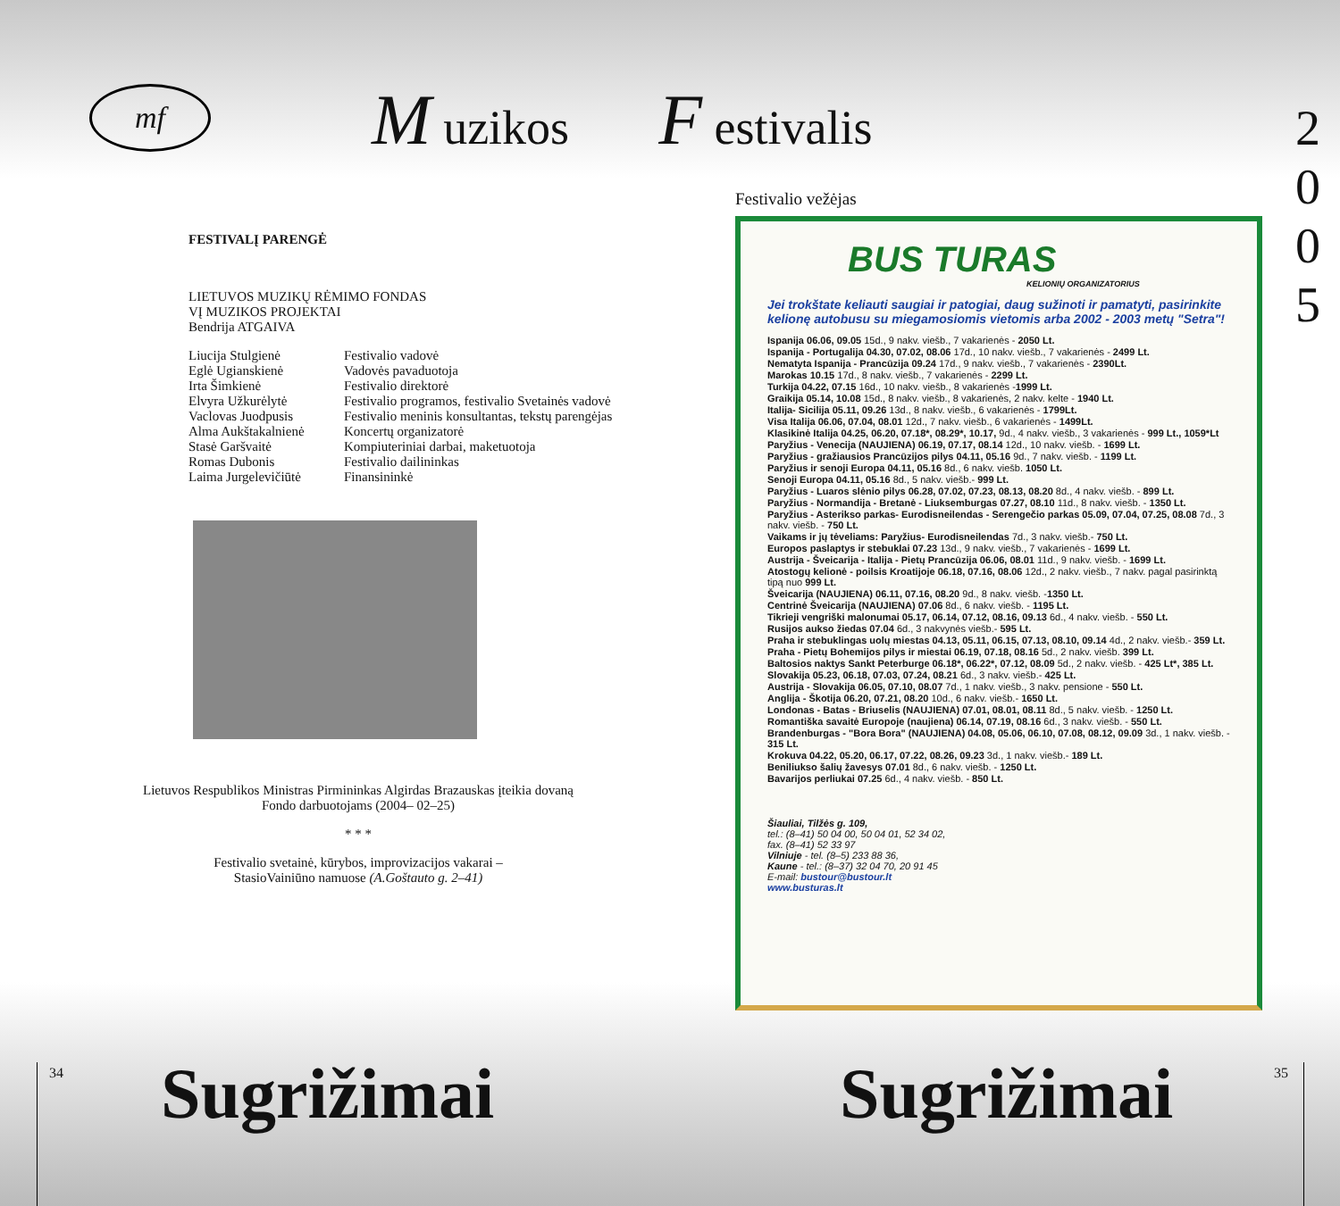mf
M uzikos
F estivalis
2
0
0
5
FESTIVALĮ PARENGĖ
LIETUVOS MUZIKŲ RĖMIMO FONDAS
VĮ MUZIKOS PROJEKTAI
Bendrija ATGAIVA
| Liucija Stulgienė | Festivalio vadovė |
| Eglė Ugianskienė | Vadovės pavaduotoja |
| Irta Šimkienė | Festivalio direktorė |
| Elvyra Užkurėlytė | Festivalio programos, festivalio Svetainės vadovė |
| Vaclovas Juodpusis | Festivalio meninis konsultantas, tekstų parengėjas |
| Alma Aukštakalnienė | Koncertų organizatorė |
| Stasė Garšvaitė | Kompiuteriniai darbai, maketuotoja |
| Romas Dubonis | Festivalio dailininkas |
| Laima Jurgelevičiūtė | Finansininkė |
Lietuvos Respublikos Ministras Pirmininkas Algirdas Brazauskas įteikia dovaną Fondo darbuotojams (2004– 02–25)
* * *
Festivalio svetainė, kūrybos, improvizacijos vakarai –
StasioVainiūno namuose (A.Goštauto g. 2–41)
Festivalio vežėjas
BUS TURAS
KELIONIŲ ORGANIZATORIUS
Jei trokštate keliauti saugiai ir patogiai, daug sužinoti ir pamatyti, pasirinkite kelionę autobusu su miegamosiomis vietomis arba 2002 - 2003 metų "Setra"!
Ispanija 06.06, 09.05 15d., 9 nakv. viešb., 7 vakarienės - 2050 Lt.
Ispanija - Portugalija 04.30, 07.02, 08.06 17d., 10 nakv. viešb., 7 vakarienės - 2499 Lt.
Nematyta Ispanija - Prancūzija 09.24 17d., 9 nakv. viešb., 7 vakarienės - 2390Lt.
Marokas 10.15 17d., 8 nakv. viešb., 7 vakarienės - 2299 Lt.
Turkija 04.22, 07.15 16d., 10 nakv. viešb., 8 vakarienės -1999 Lt.
Graikija 05.14, 10.08 15d., 8 nakv. viešb., 8 vakarienės, 2 nakv. kelte - 1940 Lt.
Italija- Sicilija 05.11, 09.26 13d., 8 nakv. viešb., 6 vakarienės - 1799Lt.
Visa Italija 06.06, 07.04, 08.01 12d., 7 nakv. viešb., 6 vakarienės - 1499Lt.
Klasikinė Italija 04.25, 06.20, 07.18*, 08.29*, 10.17, 9d., 4 nakv. viešb., 3 vakarienės - 999 Lt., 1059*Lt
Paryžius - Venecija (NAUJIENA) 06.19, 07.17, 08.14 12d., 10 nakv. viešb. - 1699 Lt.
Paryžius - gražiausios Prancūzijos pilys 04.11, 05.16 9d., 7 nakv. viešb. - 1199 Lt.
Paryžius ir senoji Europa 04.11, 05.16 8d., 6 nakv. viešb. 1050 Lt.
Senoji Europa 04.11, 05.16 8d., 5 nakv. viešb.- 999 Lt.
Paryžius - Luaros slėnio pilys 06.28, 07.02, 07.23, 08.13, 08.20 8d., 4 nakv. viešb. - 899 Lt.
Paryžius - Normandija - Bretanė - Liuksemburgas 07.27, 08.10 11d., 8 nakv. viešb. - 1350 Lt.
Paryžius - Asterikso parkas- Eurodisneilendas - Serengečio parkas 05.09, 07.04, 07.25, 08.08 7d., 3 nakv. viešb. - 750 Lt.
Vaikams ir jų tėveliams: Paryžius- Eurodisneilendas 7d., 3 nakv. viešb.- 750 Lt.
Europos paslaptys ir stebuklai 07.23 13d., 9 nakv. viešb., 7 vakarienės - 1699 Lt.
Austrija - Šveicarija - Italija - Pietų Prancūzija 06.06, 08.01 11d., 9 nakv. viešb. - 1699 Lt.
Atostogų kelionė - poilsis Kroatijoje 06.18, 07.16, 08.06 12d., 2 nakv. viešb., 7 nakv. pagal pasirinktą tipą nuo 999 Lt.
Šveicarija (NAUJIENA) 06.11, 07.16, 08.20 9d., 8 nakv. viešb. -1350 Lt.
Centrinė Šveicarija (NAUJIENA) 07.06 8d., 6 nakv. viešb. - 1195 Lt.
Tikrieji vengriški malonumai 05.17, 06.14, 07.12, 08.16, 09.13 6d., 4 nakv. viešb. - 550 Lt.
Rusijos aukso žiedas 07.04 6d., 3 nakvynės viešb.- 595 Lt.
Praha ir stebuklingas uolų miestas 04.13, 05.11, 06.15, 07.13, 08.10, 09.14 4d., 2 nakv. viešb.- 359 Lt.
Praha - Pietų Bohemijos pilys ir miestai 06.19, 07.18, 08.16 5d., 2 nakv. viešb. 399 Lt.
Baltosios naktys Sankt Peterburge 06.18*, 06.22*, 07.12, 08.09 5d., 2 nakv. viešb. - 425 Lt*, 385 Lt.
Slovakija 05.23, 06.18, 07.03, 07.24, 08.21 6d., 3 nakv. viešb.- 425 Lt.
Austrija - Slovakija 06.05, 07.10, 08.07 7d., 1 nakv. viešb., 3 nakv. pensione - 550 Lt.
Anglija - Škotija 06.20, 07.21, 08.20 10d., 6 nakv. viešb.- 1650 Lt.
Londonas - Batas - Briuselis (NAUJIENA) 07.01, 08.01, 08.11 8d., 5 nakv. viešb. - 1250 Lt.
Romantiška savaitė Europoje (naujiena) 06.14, 07.19, 08.16 6d., 3 nakv. viešb. - 550 Lt.
Brandenburgas - "Bora Bora" (NAUJIENA) 04.08, 05.06, 06.10, 07.08, 08.12, 09.09 3d., 1 nakv. viešb. - 315 Lt.
Krokuva 04.22, 05.20, 06.17, 07.22, 08.26, 09.23 3d., 1 nakv. viešb.- 189 Lt.
Beniliukso šalių žavesys 07.01 8d., 6 nakv. viešb. - 1250 Lt.
Bavarijos perliukai 07.25 6d., 4 nakv. viešb. - 850 Lt.
Šiauliai, Tilžės g. 109,
tel.: (8–41) 50 04 00, 50 04 01, 52 34 02,
fax. (8–41) 52 33 97
Vilniuje - tel. (8–5) 233 88 36,
Kaune - tel.: (8–37) 32 04 70, 20 91 45
E-mail: bustour@bustour.lt
www.busturas.lt
34 35
Sugrižimai Sugrižimai